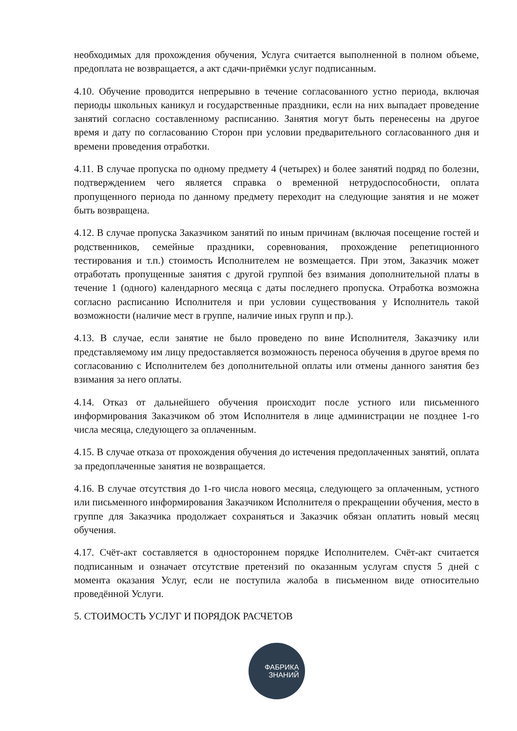необходимых для прохождения обучения, Услуга считается выполненной в полном объеме, предоплата не возвращается, а акт сдачи-приёмки услуг подписанным.
4.10. Обучение проводится непрерывно в течение согласованного устно периода, включая периоды школьных каникул и государственные праздники, если на них выпадает проведение занятий согласно составленному расписанию. Занятия могут быть перенесены на другое время и дату по согласованию Сторон при условии предварительного согласованного дня и времени проведения отработки.
4.11. В случае пропуска по одному предмету 4 (четырех) и более занятий подряд по болезни, подтверждением чего является справка о временной нетрудоспособности, оплата пропущенного периода по данному предмету переходит на следующие занятия и не может быть возвращена.
4.12. В случае пропуска Заказчиком занятий по иным причинам (включая посещение гостей и родственников, семейные праздники, соревнования, прохождение репетиционного тестирования и т.п.) стоимость Исполнителем не возмещается. При этом, Заказчик может отработать пропущенные занятия с другой группой без взимания дополнительной платы в течение 1 (одного) календарного месяца с даты последнего пропуска. Отработка возможна согласно расписанию Исполнителя и при условии существования у Исполнитель такой возможности (наличие мест в группе, наличие иных групп и пр.).
4.13. В случае, если занятие не было проведено по вине Исполнителя, Заказчику или представляемому им лицу предоставляется возможность переноса обучения в другое время по согласованию с Исполнителем без дополнительной оплаты или отмены данного занятия без взимания за него оплаты.
4.14. Отказ от дальнейшего обучения происходит после устного или письменного информирования Заказчиком об этом Исполнителя в лице администрации не позднее 1-го числа месяца, следующего за оплаченным.
4.15. В случае отказа от прохождения обучения до истечения предоплаченных занятий, оплата за предоплаченные занятия не возвращается.
4.16. В случае отсутствия до 1-го числа нового месяца, следующего за оплаченным, устного или письменного информирования Заказчиком Исполнителя о прекращении обучения, место в группе для Заказчика продолжает сохраняться и Заказчик обязан оплатить новый месяц обучения.
4.17. Счёт-акт составляется в одностороннем порядке Исполнителем. Счёт-акт считается подписанным и означает отсутствие претензий по оказанным услугам спустя 5 дней с момента оказания Услуг, если не поступила жалоба в письменном виде относительно проведённой Услуги.
5. СТОИМОСТЬ УСЛУГ И ПОРЯДОК РАСЧЕТОВ
ФАБРИКА
ЗНАНИЙ